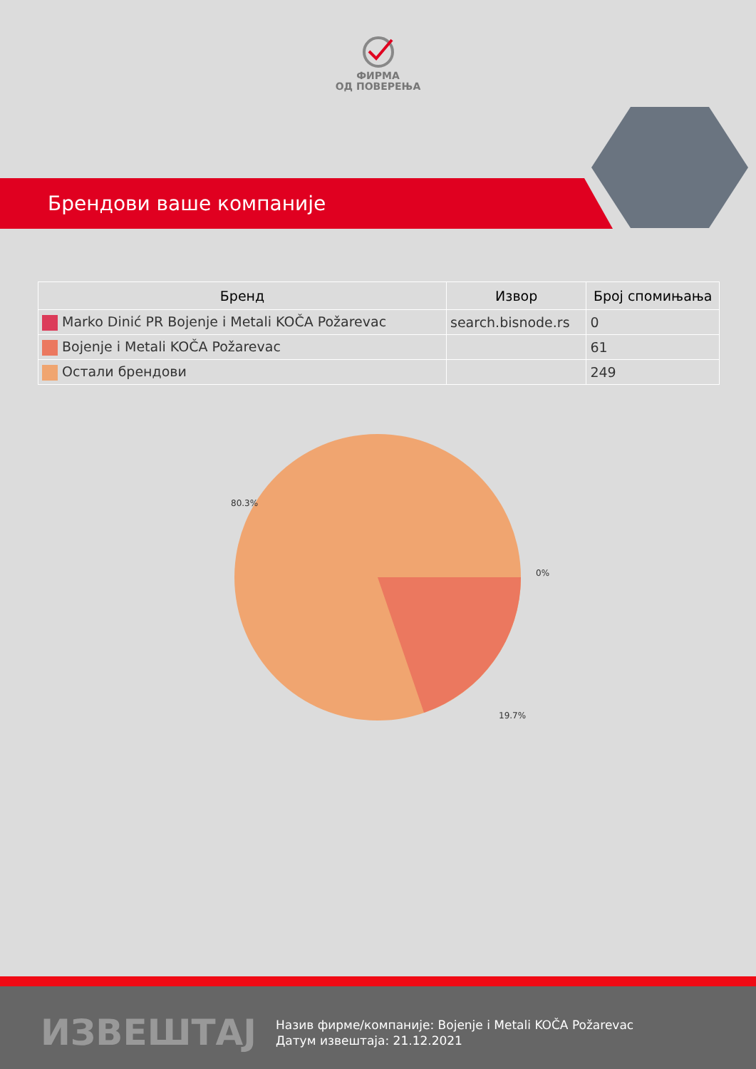ФИРМА
ОД ПОВЕРЕЊА
Брендови ваше компаније
| Бренд | Извор | Број спомињања |
| --- | --- | --- |
| Marko Dinić PR Bojenje i Metali KOČA Požarevac | search.bisnode.rs | 0 |
| Bojenje i Metali KOČA Požarevac | | 61 |
| Остали брендови | | 249 |
80.3%
0%
19.7%
ИЗВЕШТАЈ
Назив фирме/компаније: Bojenje i Metali KOČA Požarevac
Датум извештаја: 21.12.2021